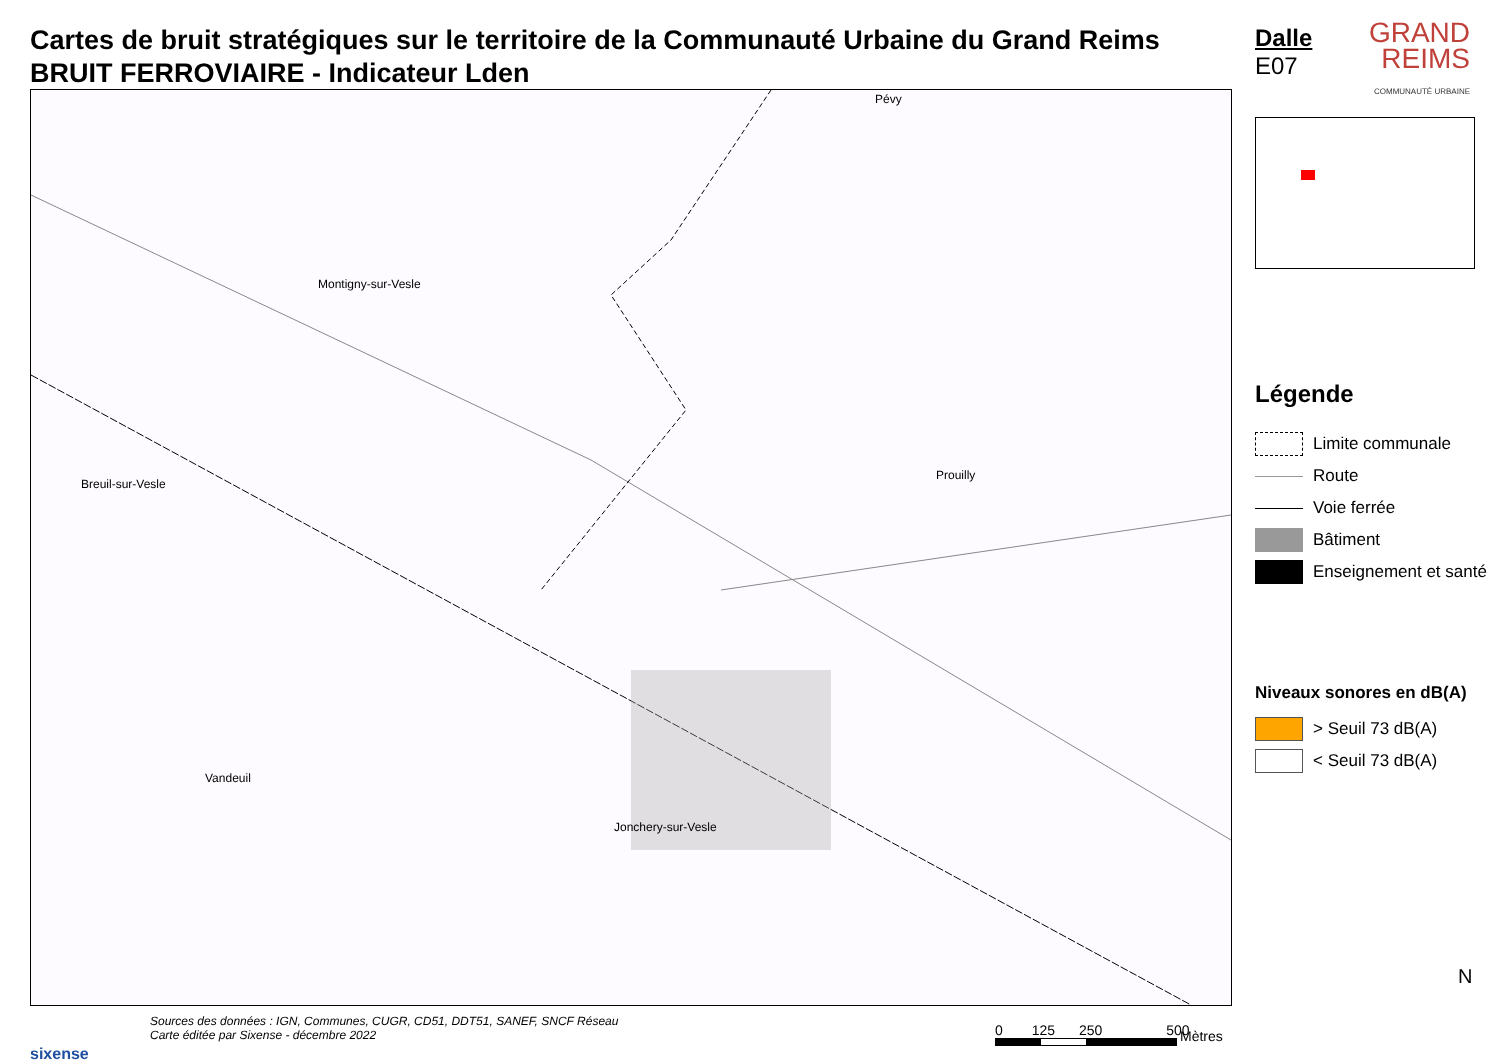Cartes de bruit stratégiques sur le territoire de la Communauté Urbaine du Grand Reims
BRUIT FERROVIAIRE - Indicateur Lden
Dalle
E07
GRAND
REIMS
COMMUNAUTÉ URBAINE
Pévy
Montigny-sur-Vesle
Prouilly
Breuil-sur-Vesle
Vandeuil
Jonchery-sur-Vesle
Légende
Limite communale
Route
Voie ferrée
Bâtiment
Enseignement et santé
Niveaux sonores en dB(A)
> Seuil 73 dB(A)
< Seuil 73 dB(A)
N
sixense
Sources des données : IGN, Communes, CUGR, CD51, DDT51, SANEF, SNCF Réseau
Carte éditée par Sixense - décembre 2022
0 125 250 500
Mètres